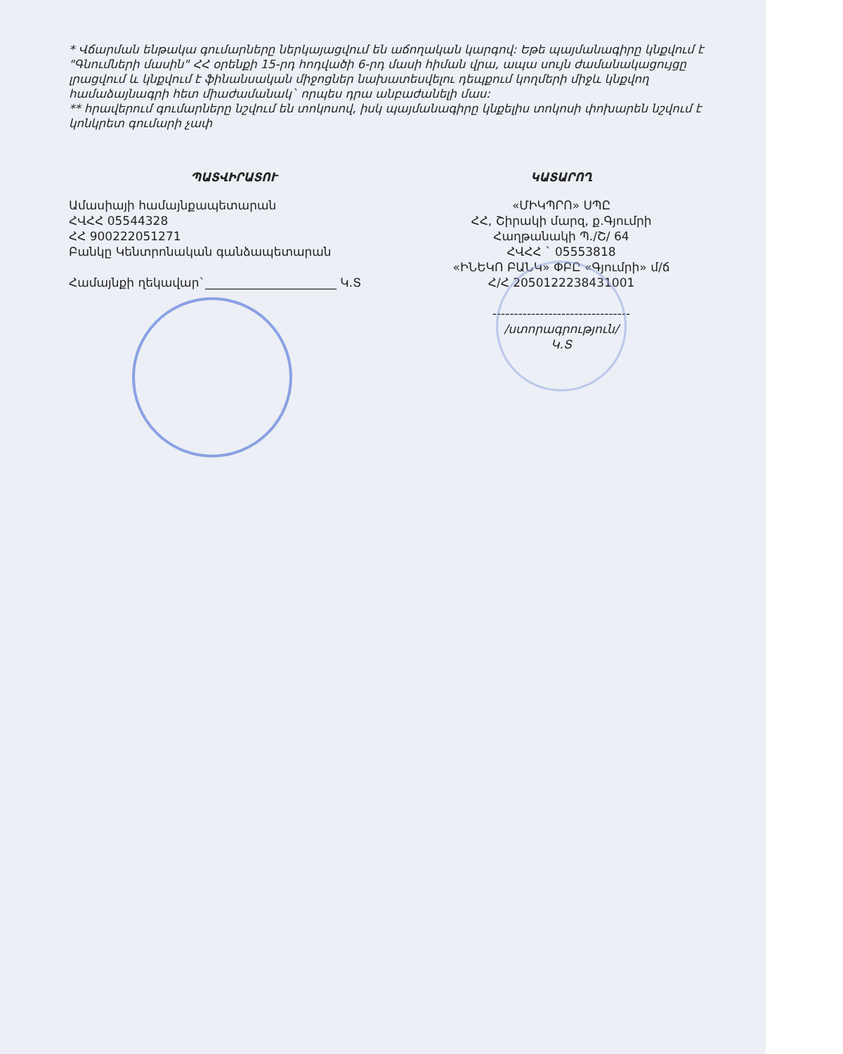* Վճարման ենթակա գումարները ներկայացվում են աճողական կարգով: Եթե պայմանագիրը կնքվում է "Գնումների մասին" ՀՀ օրենքի 15-րդ հոդվածի 6-րդ մասի հիման վրա, ապա սույն ժամանակացույցը լրացվում և կնքվում է ֆինանսական միջոցներ նախատեսվելու դեպքում կողմերի միջև կնքվող համաձայնագրի հետ միաժամանակ` որպես դրա անբաժանելի մաս:
** հրավերում գումարները նշվում են տոկոսով, իսկ պայմանագիրը կնքելիս տոկոսի փոխարեն նշվում է կոնկրետ գումարի չափ
ՊԱՏՎԻՐԱՏՈՒ
Ամասիայի համայնքապետարան
ՀՎՀՀ 05544328
ՀՀ 900222051271
Բանկը Կենտրոնական գանձապետարան
Համայնքի ղեկավար`______________________ Կ.Տ
ԿԱՏԱՐՈՂ
«ՄԻԿՊՐՈ» ՍՊԸ
ՀՀ, Շիրակի մարզ, ք.Գյումրի
Հաղթանակի Պ./Շ/ 64
ՀՎՀՀ ` 05553818
«ԻՆԵԿՈ ԲԱՆԿ» ՓԲԸ «Գյումրի» մ/ճ
Հ/Հ 2050122238431001
--------------------------------
/ստորագրություն/
Կ.Տ